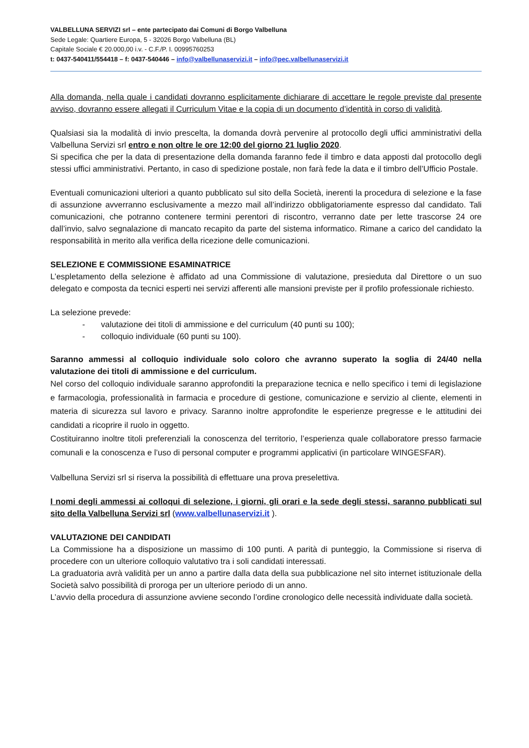VALBELLUNA SERVIZI srl – ente partecipato dai Comuni di Borgo Valbelluna
Sede Legale: Quartiere Europa, 5 - 32026 Borgo Valbelluna (BL)
Capitale Sociale € 20.000,00 i.v. - C.F./P. I. 00995760253
t: 0437-540411/554418 – f: 0437-540446 – info@valbellunaservizi.it – info@pec.valbellunaservizi.it
Alla domanda, nella quale i candidati dovranno esplicitamente dichiarare di accettare le regole previste dal presente avviso, dovranno essere allegati il Curriculum Vitae e la copia di un documento d’identità in corso di validità.
Qualsiasi sia la modalità di invio prescelta, la domanda dovrà pervenire al protocollo degli uffici amministrativi della Valbelluna Servizi srl entro e non oltre le ore 12:00 del giorno 21 luglio 2020.
Si specifica che per la data di presentazione della domanda faranno fede il timbro e data apposti dal protocollo degli stessi uffici amministrativi. Pertanto, in caso di spedizione postale, non farà fede la data e il timbro dell’Ufficio Postale.
Eventuali comunicazioni ulteriori a quanto pubblicato sul sito della Società, inerenti la procedura di selezione e la fase di assunzione avverranno esclusivamente a mezzo mail all’indirizzo obbligatoriamente espresso dal candidato. Tali comunicazioni, che potranno contenere termini perentori di riscontro, verranno date per lette trascorse 24 ore dall’invio, salvo segnalazione di mancato recapito da parte del sistema informatico. Rimane a carico del candidato la responsabilità in merito alla verifica della ricezione delle comunicazioni.
SELEZIONE E COMMISSIONE ESAMINATRICE
L’espletamento della selezione è affidato ad una Commissione di valutazione, presieduta dal Direttore o un suo delegato e composta da tecnici esperti nei servizi afferenti alle mansioni previste per il profilo professionale richiesto.
La selezione prevede:
- valutazione dei titoli di ammissione e del curriculum (40 punti su 100);
- colloquio individuale (60 punti su 100).
Saranno ammessi al colloquio individuale solo coloro che avranno superato la soglia di 24/40 nella valutazione dei titoli di ammissione e del curriculum.
Nel corso del colloquio individuale saranno approfonditi la preparazione tecnica e nello specifico i temi di legislazione e farmacologia, professionalità in farmacia e procedure di gestione, comunicazione e servizio al cliente, elementi in materia di sicurezza sul lavoro e privacy. Saranno inoltre approfondite le esperienze pregresse e le attitudini dei candidati a ricoprire il ruolo in oggetto.
Costituiranno inoltre titoli preferenziali la conoscenza del territorio, l’esperienza quale collaboratore presso farmacie comunali e la conoscenza e l’uso di personal computer e programmi applicativi (in particolare WINGESFAR).
Valbelluna Servizi srl si riserva la possibilità di effettuare una prova preselettiva.
I nomi degli ammessi ai colloqui di selezione, i giorni, gli orari e la sede degli stessi, saranno pubblicati sul sito della Valbelluna Servizi srl (www.valbellunaservizi.it ).
VALUTAZIONE DEI CANDIDATI
La Commissione ha a disposizione un massimo di 100 punti. A parità di punteggio, la Commissione si riserva di procedere con un ulteriore colloquio valutativo tra i soli candidati interessati.
La graduatoria avrà validità per un anno a partire dalla data della sua pubblicazione nel sito internet istituzionale della Società salvo possibilità di proroga per un ulteriore periodo di un anno.
L’avvio della procedura di assunzione avviene secondo l’ordine cronologico delle necessità individuate dalla società.